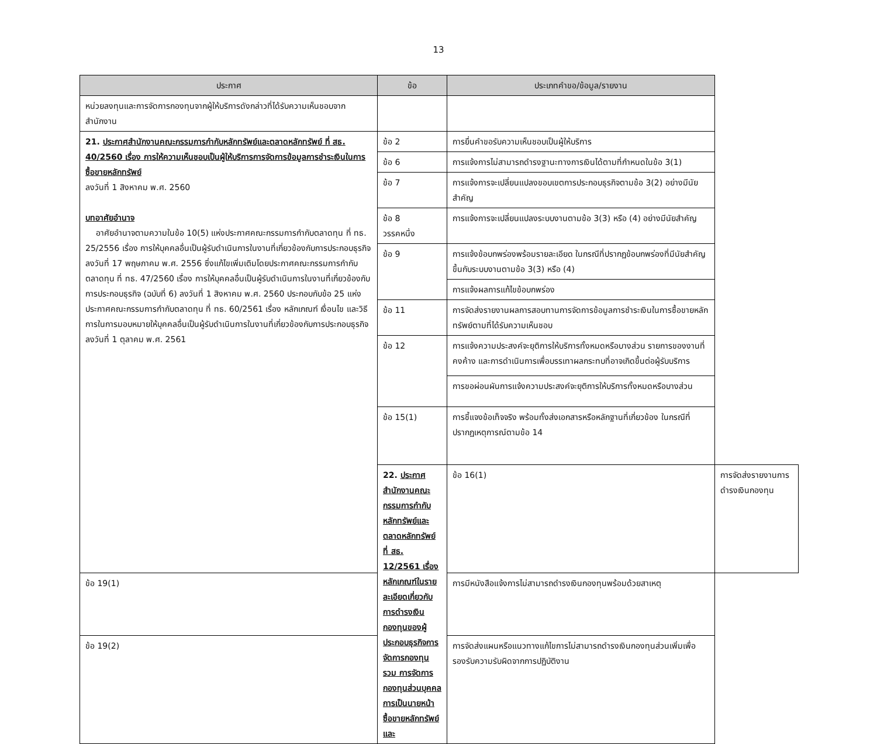13
| ประกาศ | ข้อ | ประเภทคำขอ/ข้อมูล/รายงาน | |
| --- | --- | --- | --- |
| หน่วยลงทุนและการจัดการกองทุนจากผู้ให้บริการดังกล่าวที่ได้รับความเห็นชอบจากสำนักงาน | | | |
| 21. ประกาศสำนักงานคณะกรรมการกำกับหลักทรัพย์และตลาดหลักทรัพย์ ที่ สธ. 40/2560 เรื่อง การให้ความเห็นชอบเป็นผู้ให้บริการการจัดการข้อมูลการชำระเงินในการซื้อขายหลักทรัพย์ ลงวันที่ 1 สิงหาคม พ.ศ. 2560 บทอาศัยอำนาจ อาศัยอำนาจตามความในข้อ 10(5) แห่งประกาศคณะกรรมการกำกับตลาดทุน ที่ ทธ. 25/2556 เรื่อง การให้บุคคลอื่นเป็นผู้รับดำเนินการในงานที่เกี่ยวข้องกับการประกอบธุรกิจ ลงวันที่ 17 พฤษภาคม พ.ศ. 2556 ซึ่งแก้ไขเพิ่มเติมโดยประกาศคณะกรรมการกำกับตลาดทุน ที่ ทธ. 47/2560 เรื่อง การให้บุคคลอื่นเป็นผู้รับดำเนินการในงานที่เกี่ยวข้องกับการประกอบธุรกิจ (ฉบับที่ 6) ลงวันที่ 1 สิงหาคม พ.ศ. 2560 ประกอบกับข้อ 25 แห่งประกาศคณะกรรมการกำกับตลาดทุน ที่ ทธ. 60/2561 เรื่อง หลักเกณฑ์ เงื่อนไข และวิธีการในการมอบหมายให้บุคคลอื่นเป็นผู้รับดำเนินการในงานที่เกี่ยวข้องกับการประกอบธุรกิจ ลงวันที่ 1 ตุลาคม พ.ศ. 2561 | ข้อ 2 | การยื่นคำขอรับความเห็นชอบเป็นผู้ให้บริการ | |
| | ข้อ 6 | การแจ้งการไม่สามารถดำรงฐานะทางการเงินได้ตามที่กำหนดในข้อ 3(1) | |
| | ข้อ 7 | การแจ้งการจะเปลี่ยนแปลงขอบเขตการประกอบธุรกิจตามข้อ 3(2) อย่างมีนัยสำคัญ | |
| | ข้อ 8 วรรคหนึ่ง | การแจ้งการจะเปลี่ยนแปลงระบบงานตามข้อ 3(3) หรือ (4) อย่างมีนัยสำคัญ | |
| | ข้อ 9 | การแจ้งข้อบกพร่องพร้อมรายละเอียด ในกรณีที่ปรากฏข้อบกพร่องที่มีนัยสำคัญขึ้นกับระบบงานตามข้อ 3(3) หรือ (4) | |
| | | การแจ้งผลการแก้ไขข้อบกพร่อง | |
| | ข้อ 11 | การจัดส่งรายงานผลการสอบทานการจัดการข้อมูลการชำระเงินในการซื้อขายหลักทรัพย์ตามที่ได้รับความเห็นชอบ | |
| | ข้อ 12 | การแจ้งความประสงค์จะยุติการให้บริการทั้งหมดหรือบางส่วน รายการของงานที่คงค้าง และการดำเนินการเพื่อบรรเทาผลกระทบที่อาจเกิดขึ้นต่อผู้รับบริการ | |
| | | การขอผ่อนผันการแจ้งความประสงค์จะยุติการให้บริการทั้งหมดหรือบางส่วน | |
| | ข้อ 15(1) | การชี้แจงข้อเท็จจริง พร้อมทั้งส่งเอกสารหรือหลักฐานที่เกี่ยวข้อง ในกรณีที่ปรากฏเหตุการณ์ตามข้อ 14 | |
| | 22. ประกาศสำนักงานคณะกรรมการกำกับหลักทรัพย์และตลาดหลักทรัพย์ ที่ สธ. 12/2561 เรื่อง หลักเกณฑ์ในรายละเอียดเกี่ยวกับการดำรงเงินกองทุนของผู้ประกอบธุรกิจการจัดการกองทุนรวม การจัดการกองทุนส่วนบุคคล การเป็นนายหน้าซื้อขายหลักทรัพย์และ | ข้อ 16(1) | การจัดส่งรายงานการดำรงเงินกองทุน |
| ข้อ 19(1) | | การมีหนังสือแจ้งการไม่สามารถดำรงเงินกองทุนพร้อมด้วยสาเหตุ | |
| ข้อ 19(2) | | การจัดส่งแผนหรือแนวทางแก้ไขการไม่สามารถดำรงเงินกองทุนส่วนเพิ่มเพื่อรองรับความรับผิดจากการปฏิบัติงาน | |